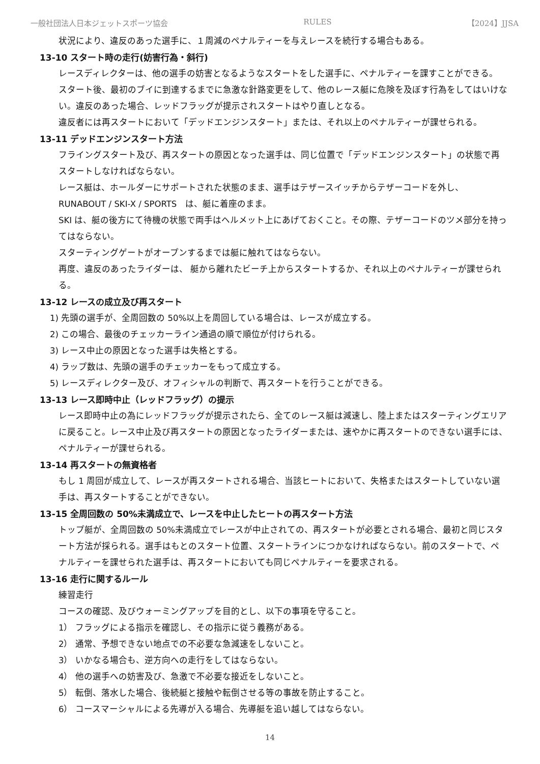一般社団法人日本ジェットスポーツ協会 RULES 【2024】JJSA
状況により、違反のあった選手に、１周減のペナルティーを与えレースを続行する場合もある。
13-10 スタート時の走行(妨害行為・斜行)
レースディレクターは、他の選手の妨害となるようなスタートをした選手に、ペナルティーを課すことができる。 スタート後、最初のブイに到達するまでに急激な針路変更をして、他のレース艇に危険を及ぼす行為をしてはいけない。違反のあった場合、レッドフラッグが提示されスタートはやり直しとなる。
違反者には再スタートにおいて「デッドエンジンスタート」または、それ以上のペナルティーが課せられる。
13-11 デッドエンジンスタート方法
フライングスタート及び、再スタートの原因となった選手は、同じ位置で「デッドエンジンスタート」の状態で再スタートしなければならない。
レース艇は、ホールダーにサポートされた状態のまま、選手はテザースイッチからテザーコードを外し、
RUNABOUT / SKI-X / SPORTS　は、艇に着座のまま。
SKI は、艇の後方にて待機の状態で両手はヘルメット上にあげておくこと。その際、テザーコードのツメ部分を持ってはならない。
スターティングゲートがオープンするまでは艇に触れてはならない。
再度、違反のあったライダーは、 艇から離れたビーチ上からスタートするか、それ以上のペナルティーが課せられる。
13-12 レースの成立及び再スタート
1) 先頭の選手が、全周回数の 50%以上を周回している場合は、レースが成立する。
2) この場合、最後のチェッカーライン通過の順で順位が付けられる。
3) レース中止の原因となった選手は失格とする。
4) ラップ数は、先頭の選手のチェッカーをもって成立する。
5) レースディレクター及び、オフィシャルの判断で、再スタートを行うことができる。
13-13 レース即時中止（レッドフラッグ）の提示
レース即時中止の為にレッドフラッグが提示されたら、全てのレース艇は減速し、陸上またはスターティングエリアに戻ること。レース中止及び再スタートの原因となったライダーまたは、速やかに再スタートのできない選手には、ペナルティーが課せられる。
13-14 再スタートの無資格者
もし 1 周回が成立して、レースが再スタートされる場合、当該ヒートにおいて、失格またはスタートしていない選手は、再スタートすることができない。
13-15 全周回数の 50%未満成立で、レースを中止したヒートの再スタート方法
トップ艇が、全周回数の 50%未満成立でレースが中止されての、再スタートが必要とされる場合、最初と同じスタート方法が採られる。選手はもとのスタート位置、スタートラインにつかなければならない。前のスタートで、ペナルティーを課せられた選手は、再スタートにおいても同じペナルティーを要求される。
13-16 走行に関するルール
練習走行
コースの確認、及びウォーミングアップを目的とし、以下の事項を守ること。
1） フラッグによる指示を確認し、その指示に従う義務がある。
2） 通常、予想できない地点での不必要な急減速をしないこと。
3） いかなる場合も、逆方向への走行をしてはならない。
4） 他の選手への妨害及び、急激で不必要な接近をしないこと。
5） 転倒、落水した場合、後続艇と接触や転倒させる等の事故を防止すること。
6） コースマーシャルによる先導が入る場合、先導艇を追い越してはならない。
14